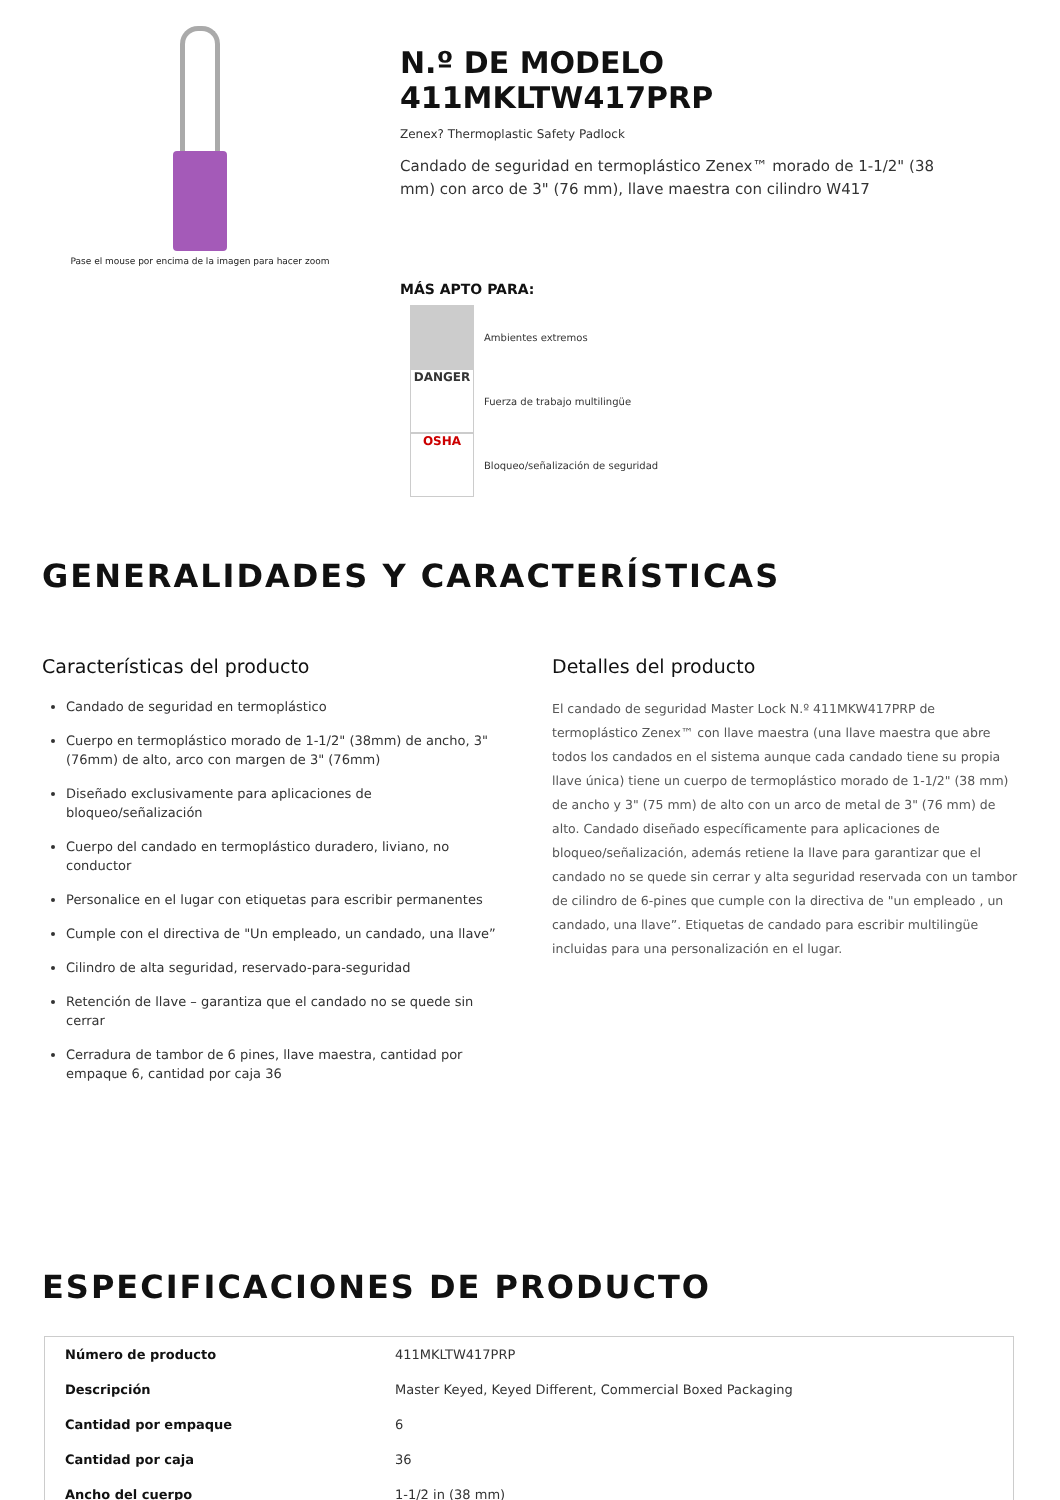Pase el mouse por encima de la imagen para hacer zoom
N.º DE MODELO 411MKLTW417PRP
Zenex? Thermoplastic Safety Padlock
Candado de seguridad en termoplástico Zenex™ morado de 1-1/2" (38 mm) con arco de 3" (76 mm), llave maestra con cilindro W417
MÁS APTO PARA:
Ambientes extremos
DANGER
Fuerza de trabajo multilingüe
OSHA
Bloqueo/señalización de seguridad
GENERALIDADES Y CARACTERÍSTICAS
Características del producto
Candado de seguridad en termoplástico
Cuerpo en termoplástico morado de 1-1/2" (38mm) de ancho, 3" (76mm) de alto, arco con margen de 3" (76mm)
Diseñado exclusivamente para aplicaciones de bloqueo/señalización
Cuerpo del candado en termoplástico duradero, liviano, no conductor
Personalice en el lugar con etiquetas para escribir permanentes
Cumple con el directiva de "Un empleado, un candado, una llave”
Cilindro de alta seguridad, reservado-para-seguridad
Retención de llave – garantiza que el candado no se quede sin cerrar
Cerradura de tambor de 6 pines, llave maestra, cantidad por empaque 6, cantidad por caja 36
Detalles del producto
El candado de seguridad Master Lock N.º 411MKW417PRP de termoplástico Zenex™ con llave maestra (una llave maestra que abre todos los candados en el sistema aunque cada candado tiene su propia llave única) tiene un cuerpo de termoplástico morado de 1-1/2" (38 mm) de ancho y 3" (75 mm) de alto con un arco de metal de 3" (76 mm) de alto. Candado diseñado específicamente para aplicaciones de bloqueo/señalización, además retiene la llave para garantizar que el candado no se quede sin cerrar y alta seguridad reservada con un tambor de cilindro de 6-pines que cumple con la directiva de "un empleado , un candado, una llave”. Etiquetas de candado para escribir multilingüe incluidas para una personalización en el lugar.
ESPECIFICACIONES DE PRODUCTO
| Número de producto | 411MKLTW417PRP |
| Descripción | Master Keyed, Keyed Different, Commercial Boxed Packaging |
| Cantidad por empaque | 6 |
| Cantidad por caja | 36 |
| Ancho del cuerpo | 1-1/2 in (38 mm) |